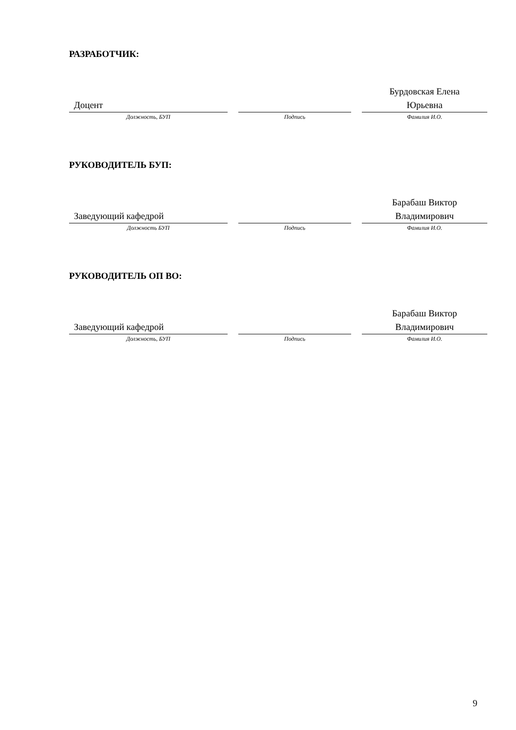РАЗРАБОТЧИК:
| Доцент | | | | Бурдовская Елена Юрьевна |
| Должность, БУП | | Подпись | | Фамилия И.О. |
РУКОВОДИТЕЛЬ БУП:
| Заведующий кафедрой | | | | Барабаш Виктор Владимирович |
| Должность БУП | | Подпись | | Фамилия И.О. |
РУКОВОДИТЕЛЬ ОП ВО:
| Заведующий кафедрой | | | | Барабаш Виктор Владимирович |
| Должность, БУП | | Подпись | | Фамилия И.О. |
9